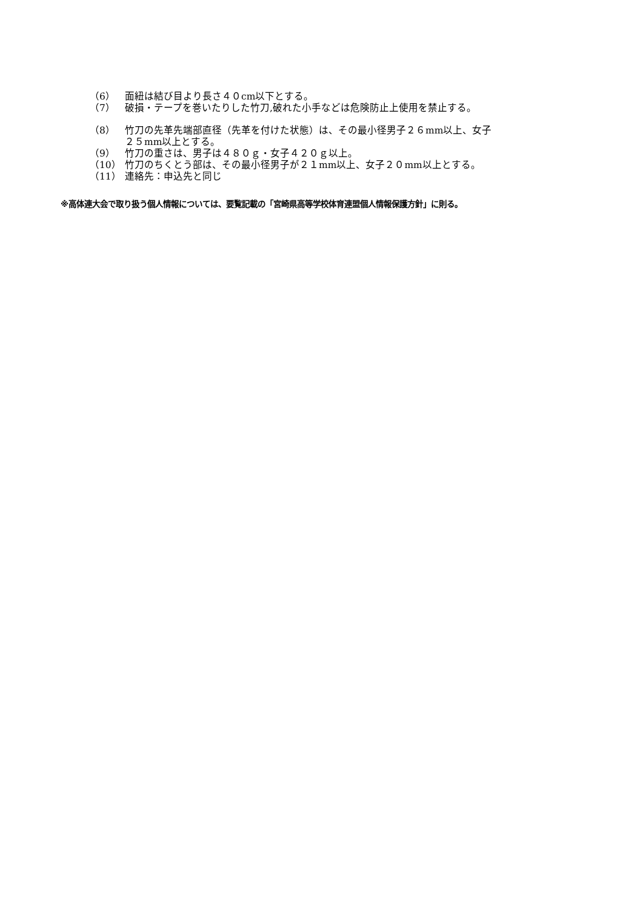（6） 面紐は結び目より長さ４０cm以下とする。
（7） 破損・テープを巻いたりした竹刀,破れた小手などは危険防止上使用を禁止する。
（8） 竹刀の先革先端部直径（先革を付けた状態）は、その最小径男子２６mm以上、女子
２５mm以上とする。
（9） 竹刀の重さは、男子は４８０ｇ・女子４２０ｇ以上。
（10） 竹刀のちくとう部は、その最小径男子が２１mm以上、女子２０mm以上とする。
（11） 連絡先：申込先と同じ
※高体連大会で取り扱う個人情報については、要覧記載の「宮崎県高等学校体育連盟個人情報保護方針」に則る。